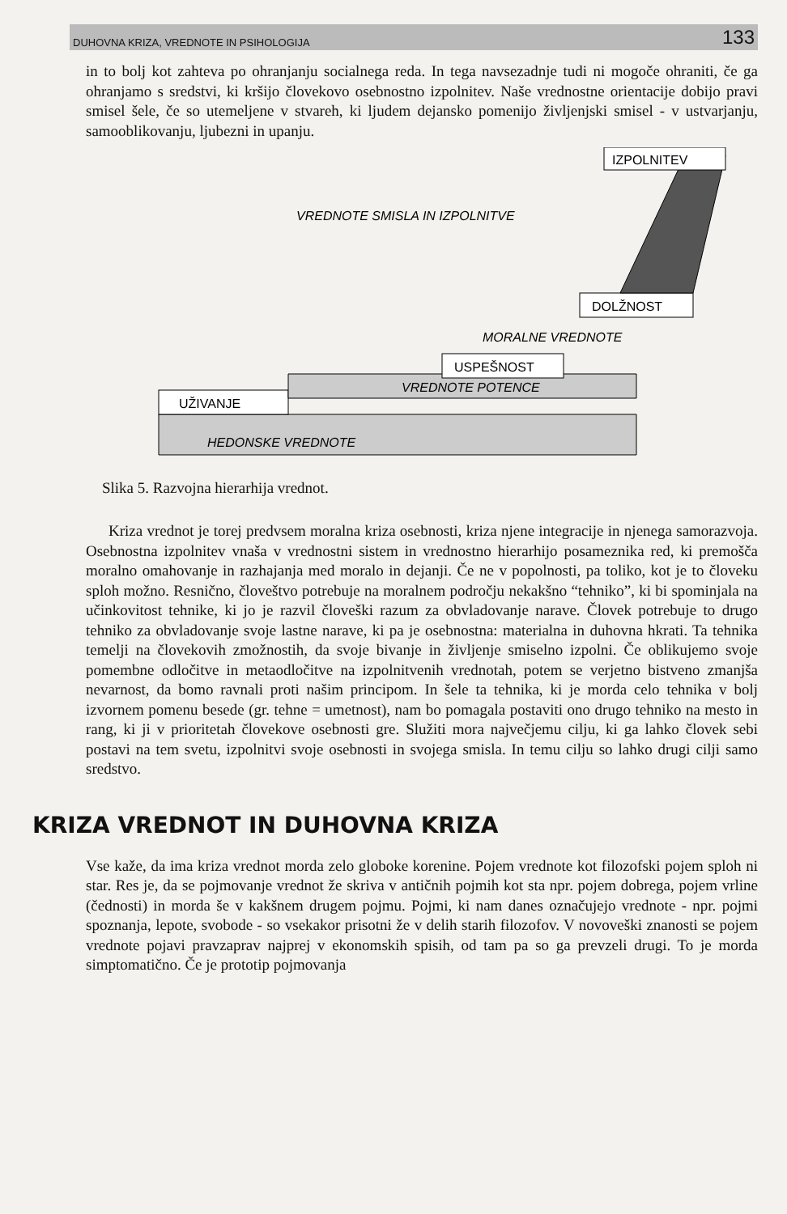DUHOVNA KRIZA, VREDNOTE IN PSIHOLOGIJA 133
in to bolj kot zahteva po ohranjanju socialnega reda. In tega navsezadnje tudi ni mogoče ohraniti, če ga ohranjamo s sredstvi, ki kršijo človekovo osebnostno izpolnitev. Naše vrednostne orientacije dobijo pravi smisel šele, če so utemeljene v stvareh, ki ljudem dejansko pomenijo življenjski smisel - v ustvarjanju, samooblikovanju, ljubezni in upanju.
HEDONSKE VREDNOTE
UŽIVANJE
VREDNOTE POTENCE
USPEŠNOST
MORALNE VREDNOTE
DOLŽNOST
VREDNOTE SMISLA IN IZPOLNITVE
IZPOLNITEV
Slika 5. Razvojna hierarhija vrednot.
Kriza vrednot je torej predvsem moralna kriza osebnosti, kriza njene integracije in njenega samorazvoja. Osebnostna izpolnitev vnaša v vrednostni sistem in vrednostno hierarhijo posameznika red, ki premošča moralno omahovanje in razhajanja med moralo in dejanji. Če ne v popolnosti, pa toliko, kot je to človeku sploh možno. Resnično, človeštvo potrebuje na moralnem področju nekakšno “tehniko”, ki bi spominjala na učinkovitost tehnike, ki jo je razvil človeški razum za obvladovanje narave. Človek potrebuje to drugo tehniko za obvladovanje svoje lastne narave, ki pa je osebnostna: materialna in duhovna hkrati. Ta tehnika temelji na človekovih zmožnostih, da svoje bivanje in življenje smiselno izpolni. Če oblikujemo svoje pomembne odločitve in metaodločitve na izpolnitvenih vrednotah, potem se verjetno bistveno zmanjša nevarnost, da bomo ravnali proti našim principom. In šele ta tehnika, ki je morda celo tehnika v bolj izvornem pomenu besede (gr. tehne = umetnost), nam bo pomagala postaviti ono drugo tehniko na mesto in rang, ki ji v prioritetah človekove osebnosti gre. Služiti mora največjemu cilju, ki ga lahko človek sebi postavi na tem svetu, izpolnitvi svoje osebnosti in svojega smisla. In temu cilju so lahko drugi cilji samo sredstvo.
KRIZA VREDNOT IN DUHOVNA KRIZA
Vse kaže, da ima kriza vrednot morda zelo globoke korenine. Pojem vrednote kot filozofski pojem sploh ni star. Res je, da se pojmovanje vrednot že skriva v antičnih pojmih kot sta npr. pojem dobrega, pojem vrline (čednosti) in morda še v kakšnem drugem pojmu. Pojmi, ki nam danes označujejo vrednote - npr. pojmi spoznanja, lepote, svobode - so vsekakor prisotni že v delih starih filozofov. V novoveški znanosti se pojem vrednote pojavi pravzaprav najprej v ekonomskih spisih, od tam pa so ga prevzeli drugi. To je morda simptomatično. Če je prototip pojmovanja